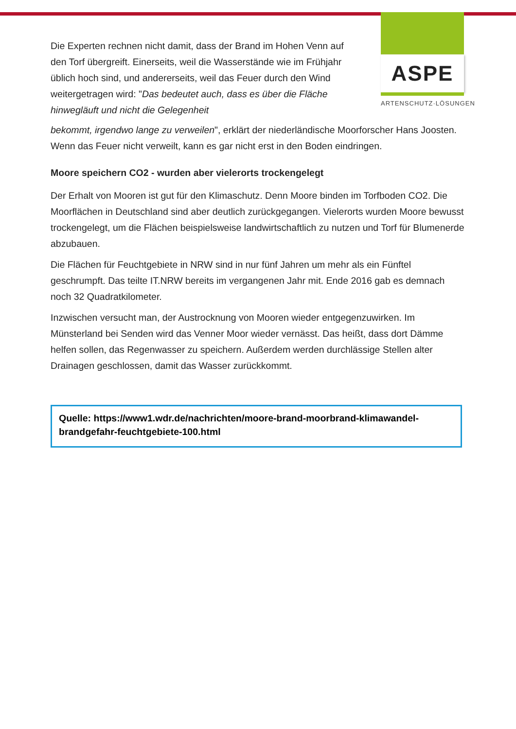ASPE
ARTENSCHUTZ·LÖSUNGEN
Die Experten rechnen nicht damit, dass der Brand im Hohen Venn auf den Torf übergreift. Einerseits, weil die Wasserstände wie im Frühjahr üblich hoch sind, und andererseits, weil das Feuer durch den Wind weitergetragen wird: "Das bedeutet auch, dass es über die Fläche hinwegläuft und nicht die Gelegenheit
bekommt, irgendwo lange zu verweilen", erklärt der niederländische Moorforscher Hans Joosten. Wenn das Feuer nicht verweilt, kann es gar nicht erst in den Boden eindringen.
Moore speichern CO2 - wurden aber vielerorts trockengelegt
Der Erhalt von Mooren ist gut für den Klimaschutz. Denn Moore binden im Torfboden CO2. Die Moorflächen in Deutschland sind aber deutlich zurückgegangen. Vielerorts wurden Moore bewusst trockengelegt, um die Flächen beispielsweise landwirtschaftlich zu nutzen und Torf für Blumenerde abzubauen.
Die Flächen für Feuchtgebiete in NRW sind in nur fünf Jahren um mehr als ein Fünftel geschrumpft. Das teilte IT.NRW bereits im vergangenen Jahr mit. Ende 2016 gab es demnach noch 32 Quadratkilometer.
Inzwischen versucht man, der Austrocknung von Mooren wieder entgegenzuwirken. Im Münsterland bei Senden wird das Venner Moor wieder vernässt. Das heißt, dass dort Dämme helfen sollen, das Regenwasser zu speichern. Außerdem werden durchlässige Stellen alter Drainagen geschlossen, damit das Wasser zurückkommt.
Quelle: https://www1.wdr.de/nachrichten/moore-brand-moorbrand-klimawandel-brandgefahr-feuchtgebiete-100.html